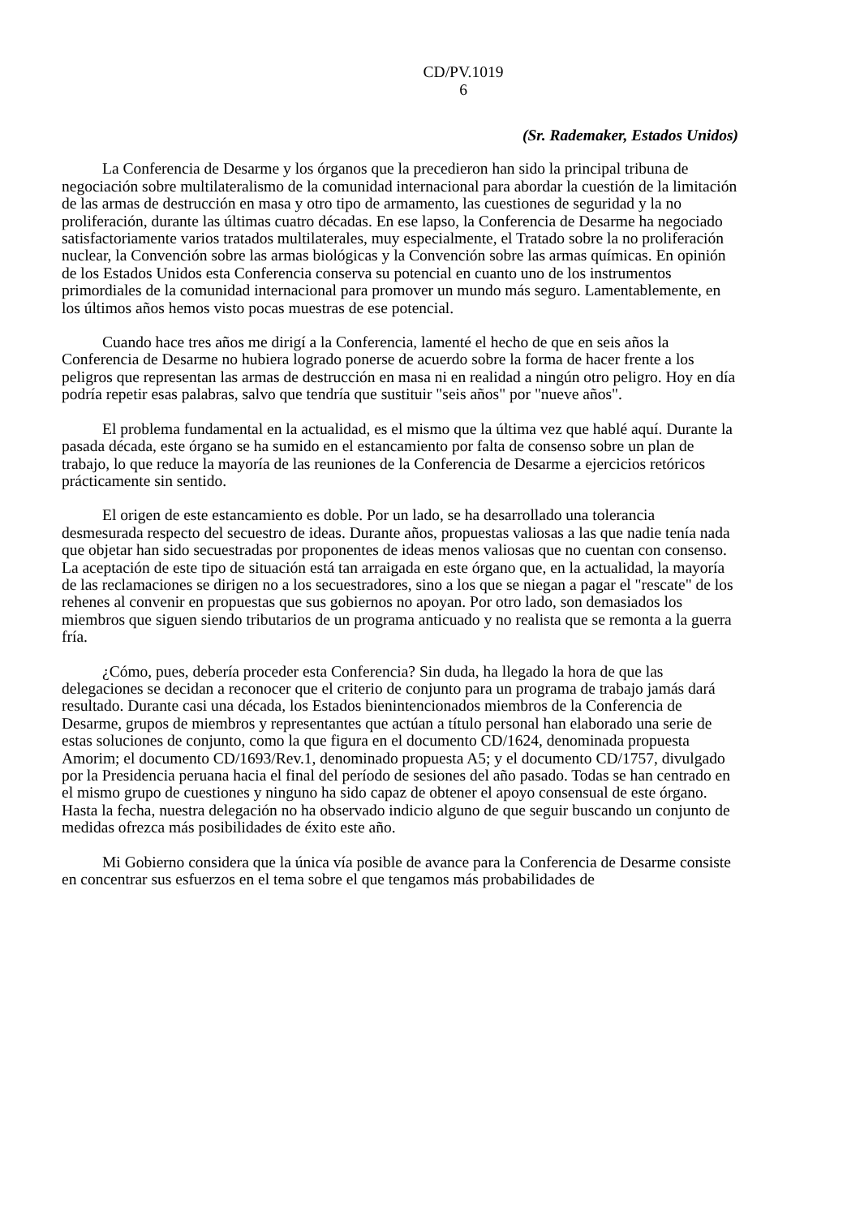CD/PV.1019
6
(Sr. Rademaker, Estados Unidos)
La Conferencia de Desarme y los órganos que la precedieron han sido la principal tribuna de negociación sobre multilateralismo de la comunidad internacional para abordar la cuestión de la limitación de las armas de destrucción en masa y otro tipo de armamento, las cuestiones de seguridad y la no proliferación, durante las últimas cuatro décadas. En ese lapso, la Conferencia de Desarme ha negociado satisfactoriamente varios tratados multilaterales, muy especialmente, el Tratado sobre la no proliferación nuclear, la Convención sobre las armas biológicas y la Convención sobre las armas químicas. En opinión de los Estados Unidos esta Conferencia conserva su potencial en cuanto uno de los instrumentos primordiales de la comunidad internacional para promover un mundo más seguro. Lamentablemente, en los últimos años hemos visto pocas muestras de ese potencial.
Cuando hace tres años me dirigí a la Conferencia, lamenté el hecho de que en seis años la Conferencia de Desarme no hubiera logrado ponerse de acuerdo sobre la forma de hacer frente a los peligros que representan las armas de destrucción en masa ni en realidad a ningún otro peligro. Hoy en día podría repetir esas palabras, salvo que tendría que sustituir "seis años" por "nueve años".
El problema fundamental en la actualidad, es el mismo que la última vez que hablé aquí. Durante la pasada década, este órgano se ha sumido en el estancamiento por falta de consenso sobre un plan de trabajo, lo que reduce la mayoría de las reuniones de la Conferencia de Desarme a ejercicios retóricos prácticamente sin sentido.
El origen de este estancamiento es doble. Por un lado, se ha desarrollado una tolerancia desmesurada respecto del secuestro de ideas. Durante años, propuestas valiosas a las que nadie tenía nada que objetar han sido secuestradas por proponentes de ideas menos valiosas que no cuentan con consenso. La aceptación de este tipo de situación está tan arraigada en este órgano que, en la actualidad, la mayoría de las reclamaciones se dirigen no a los secuestradores, sino a los que se niegan a pagar el "rescate" de los rehenes al convenir en propuestas que sus gobiernos no apoyan. Por otro lado, son demasiados los miembros que siguen siendo tributarios de un programa anticuado y no realista que se remonta a la guerra fría.
¿Cómo, pues, debería proceder esta Conferencia? Sin duda, ha llegado la hora de que las delegaciones se decidan a reconocer que el criterio de conjunto para un programa de trabajo jamás dará resultado. Durante casi una década, los Estados bienintencionados miembros de la Conferencia de Desarme, grupos de miembros y representantes que actúan a título personal han elaborado una serie de estas soluciones de conjunto, como la que figura en el documento CD/1624, denominada propuesta Amorim; el documento CD/1693/Rev.1, denominado propuesta A5; y el documento CD/1757, divulgado por la Presidencia peruana hacia el final del período de sesiones del año pasado. Todas se han centrado en el mismo grupo de cuestiones y ninguno ha sido capaz de obtener el apoyo consensual de este órgano. Hasta la fecha, nuestra delegación no ha observado indicio alguno de que seguir buscando un conjunto de medidas ofrezca más posibilidades de éxito este año.
Mi Gobierno considera que la única vía posible de avance para la Conferencia de Desarme consiste en concentrar sus esfuerzos en el tema sobre el que tengamos más probabilidades de